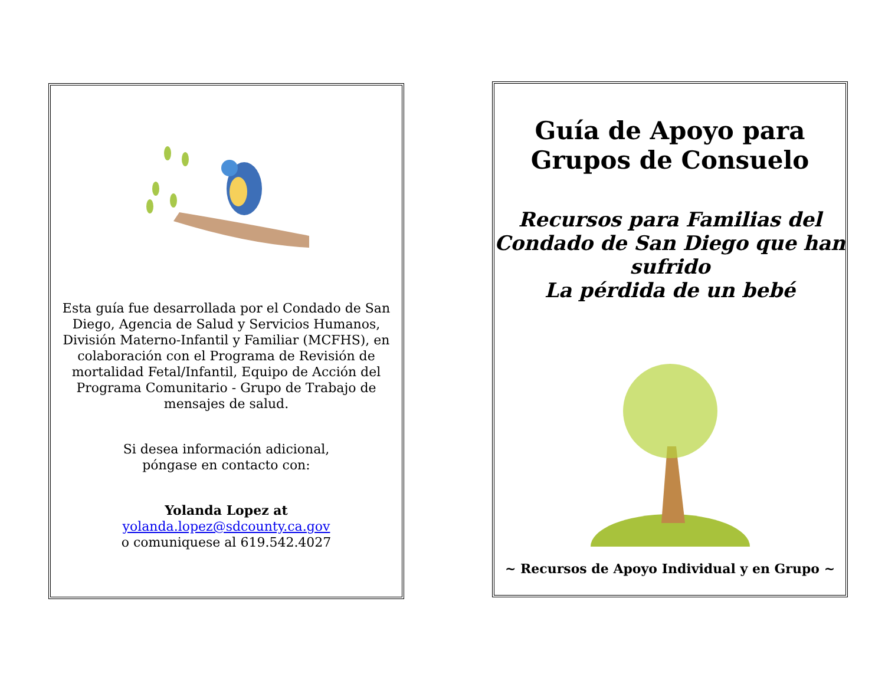Esta guía fue desarrollada por el Condado de San Diego, Agencia de Salud y Servicios Humanos, División Materno-Infantil y Familiar (MCFHS), en colaboración con el Programa de Revisión de mortalidad Fetal/Infantil, Equipo de Acción del Programa Comunitario - Grupo de Trabajo de mensajes de salud.
Si desea información adicional,
póngase en contacto con:
Yolanda Lopez at
yolanda.lopez@sdcounty.ca.gov
o comuniquese al 619.542.4027
Guía de Apoyo para
Grupos de Consuelo
Recursos para Familias del Condado de San Diego que han sufrido
La pérdida de un bebé
~ Recursos de Apoyo Individual y en Grupo ~